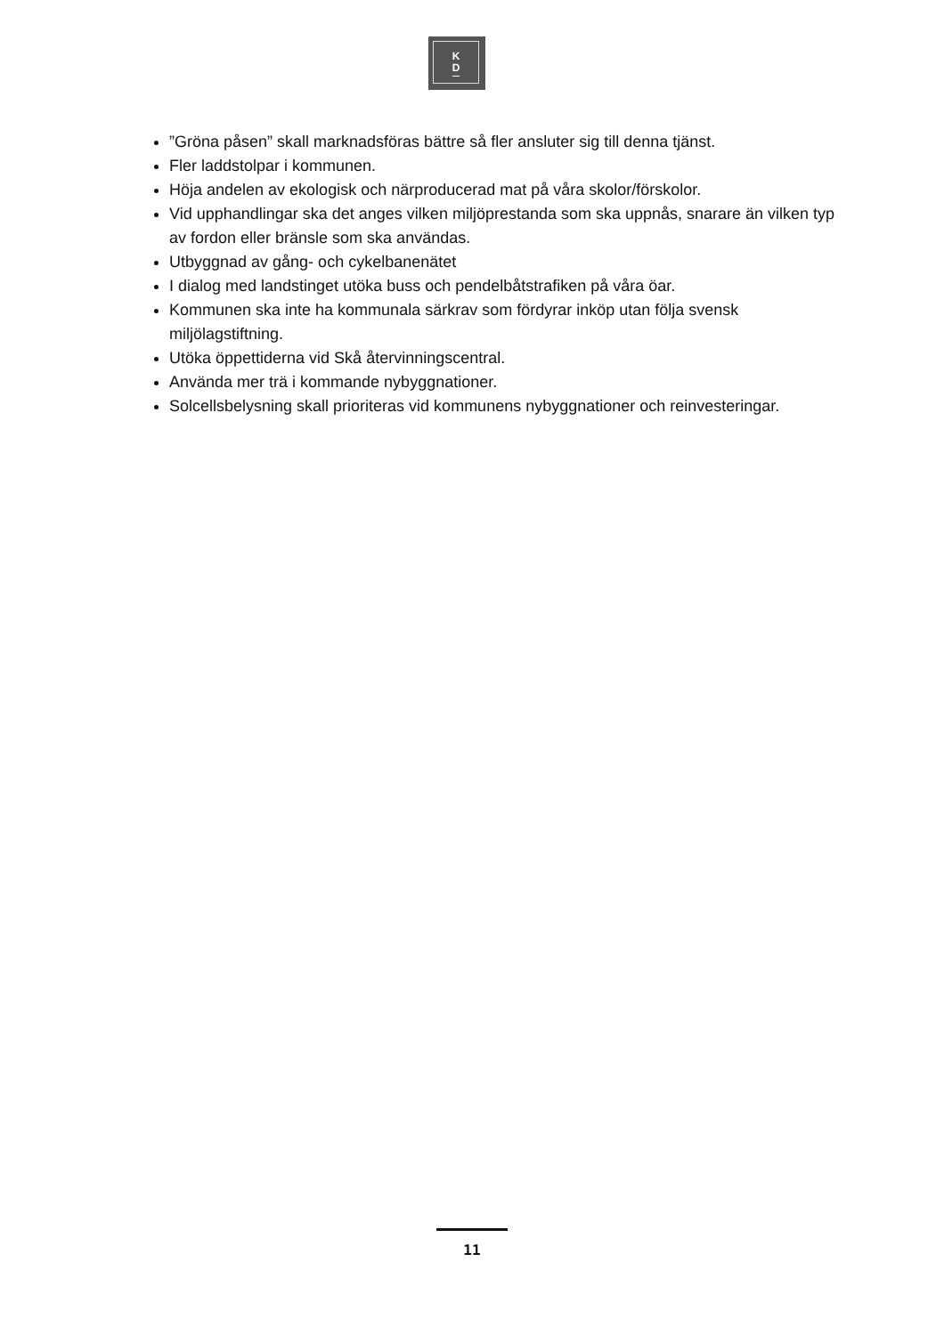K
D
”Gröna påsen” skall marknadsföras bättre så fler ansluter sig till denna tjänst.
Fler laddstolpar i kommunen.
Höja andelen av ekologisk och närproducerad mat på våra skolor/förskolor.
Vid upphandlingar ska det anges vilken miljöprestanda som ska uppnås, snarare än vilken typ av fordon eller bränsle som ska användas.
Utbyggnad av gång- och cykelbanenätet
I dialog med landstinget utöka buss och pendelbåtstrafiken på våra öar.
Kommunen ska inte ha kommunala särkrav som fördyrar inköp utan följa svensk miljölagstiftning.
Utöka öppettiderna vid Skå återvinningscentral.
Använda mer trä i kommande nybyggnationer.
Solcellsbelysning skall prioriteras vid kommunens nybyggnationer och reinvesteringar.
11